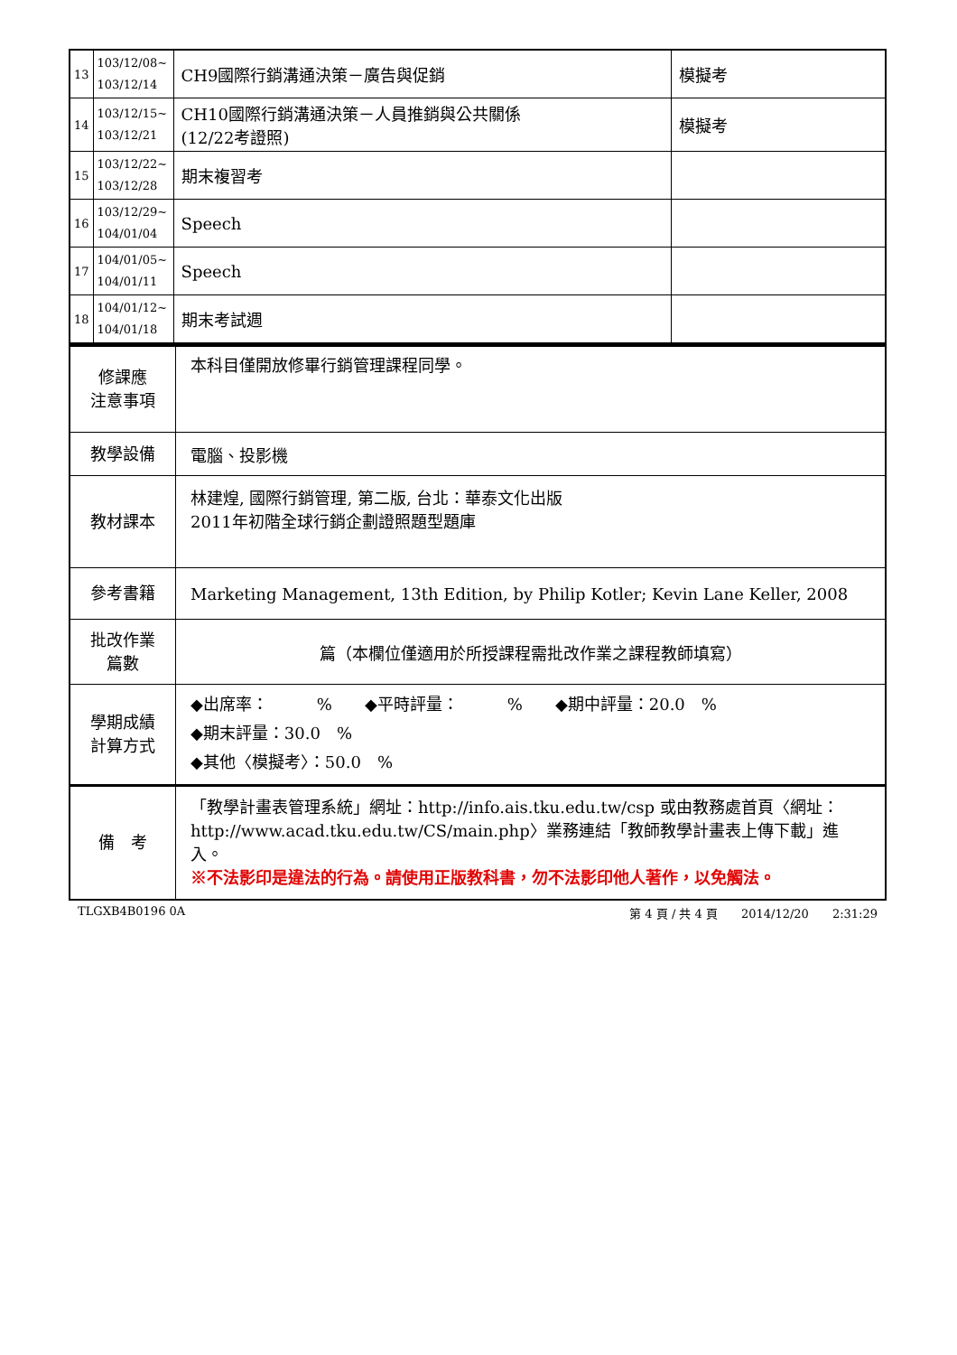| 13 | 103/12/08~ 103/12/14 | CH9國際行銷溝通決策－廣告與促銷 | 模擬考 |
| 14 | 103/12/15~ 103/12/21 | CH10國際行銷溝通決策－人員推銷與公共關係 (12/22考證照) | 模擬考 |
| 15 | 103/12/22~ 103/12/28 | 期末複習考 | |
| 16 | 103/12/29~ 104/01/04 | Speech | |
| 17 | 104/01/05~ 104/01/11 | Speech | |
| 18 | 104/01/12~ 104/01/18 | 期末考試週 | |
| 修課應 注意事項 | 本科目僅開放修畢行銷管理課程同學。 |
| 教學設備 | 電腦、投影機 |
| 教材課本 | 林建煌, 國際行銷管理, 第二版, 台北：華泰文化出版 2011年初階全球行銷企劃證照題型題庫 |
| 參考書籍 | Marketing Management, 13th Edition, by Philip Kotler; Kevin Lane Keller, 2008 |
| 批改作業 篇數 | 篇（本欄位僅適用於所授課程需批改作業之課程教師填寫） |
| 學期成績 計算方式 | ◆出席率： % ◆平時評量： % ◆期中評量：20.0 % ◆期末評量：30.0 % ◆其他〈模擬考〉：50.0 % |
| 備 考 | 「教學計畫表管理系統」網址： http://info.ais.tku.edu.tw/csp 或由教務處首頁〈網址： http://www.acad.tku.edu.tw/CS/main.php 〉業務連結「教師教學計畫表上傳下載」進入。 ※不法影印是違法的行為。請使用正版教科書，勿不法影印他人著作，以免觸法。 |
TLGXB4B0196 0A 第 4 頁 / 共 4 頁　　2014/12/20　　2:31:29